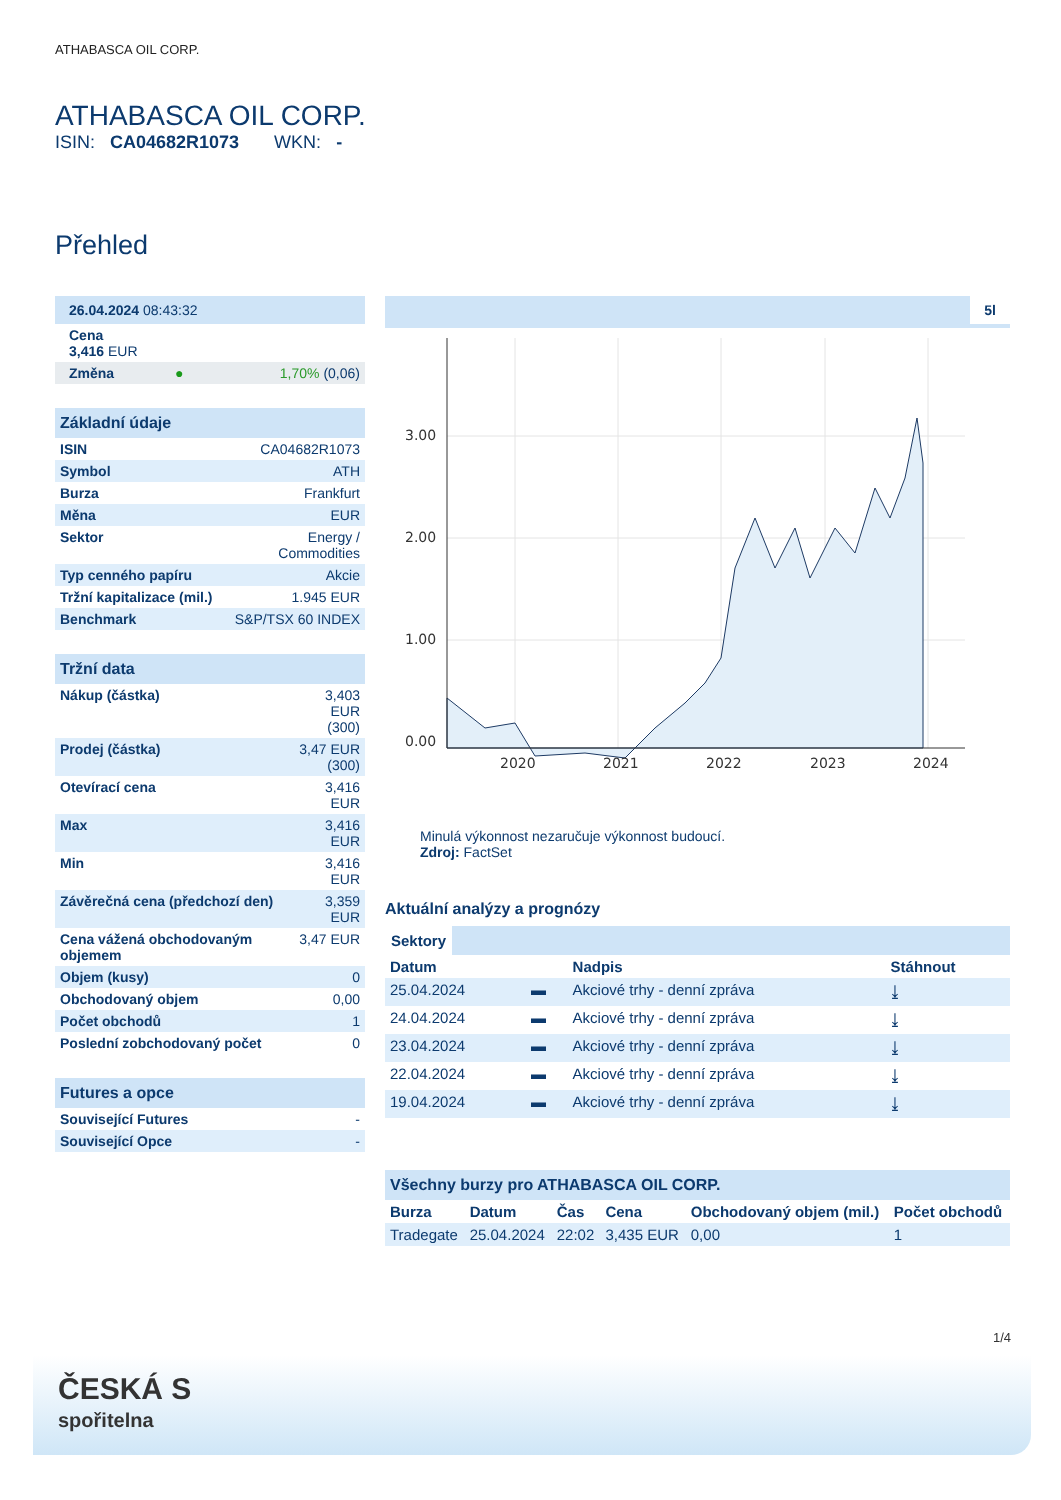ATHABASCA OIL CORP.
ATHABASCA OIL CORP.
ISIN: CA04682R1073 WKN: -
Přehled
| 26.04.2024 08:43:32 |
| Cena 3,416 EUR |
| Změna | ● | 1,70% (0,06) |
Základní údaje
| ISIN | CA04682R1073 |
| Symbol | ATH |
| Burza | Frankfurt |
| Měna | EUR |
| Sektor | Energy / Commodities |
| Typ cenného papíru | Akcie |
| Tržní kapitalizace (mil.) | 1.945 EUR |
| Benchmark | S&P/TSX 60 INDEX |
Tržní data
| Nákup (částka) | 3,403 EUR (300) |
| Prodej (částka) | 3,47 EUR (300) |
| Otevírací cena | 3,416 EUR |
| Max | 3,416 EUR |
| Min | 3,416 EUR |
| Závěrečná cena (předchozí den) | 3,359 EUR |
| Cena vážená obchodovaným objemem | 3,47 EUR |
| Objem (kusy) | 0 |
| Obchodovaný objem | 0,00 |
| Počet obchodů | 1 |
| Poslední zobchodovaný počet | 0 |
Futures a opce
| Související Futures | - |
| Související Opce | - |
5l
3.00
2.00
1.00
0.00
2020
2021
2022
2023
2024
Minulá výkonnost nezaručuje výkonnost budoucí.
Zdroj: FactSet
Aktuální analýzy a prognózy
Sektory
| Datum | | Nadpis | Stáhnout |
| --- | --- | --- | --- |
| 25.04.2024 | ▬ | Akciové trhy - denní zpráva | ⤓ |
| 24.04.2024 | ▬ | Akciové trhy - denní zpráva | ⤓ |
| 23.04.2024 | ▬ | Akciové trhy - denní zpráva | ⤓ |
| 22.04.2024 | ▬ | Akciové trhy - denní zpráva | ⤓ |
| 19.04.2024 | ▬ | Akciové trhy - denní zpráva | ⤓ |
Všechny burzy pro ATHABASCA OIL CORP.
| Burza | Datum | Čas | Cena | Obchodovaný objem (mil.) | Počet obchodů |
| --- | --- | --- | --- | --- | --- |
| Tradegate | 25.04.2024 | 22:02 | 3,435 EUR | 0,00 | 1 |
1/4
ČESKÁ S
spořitelna